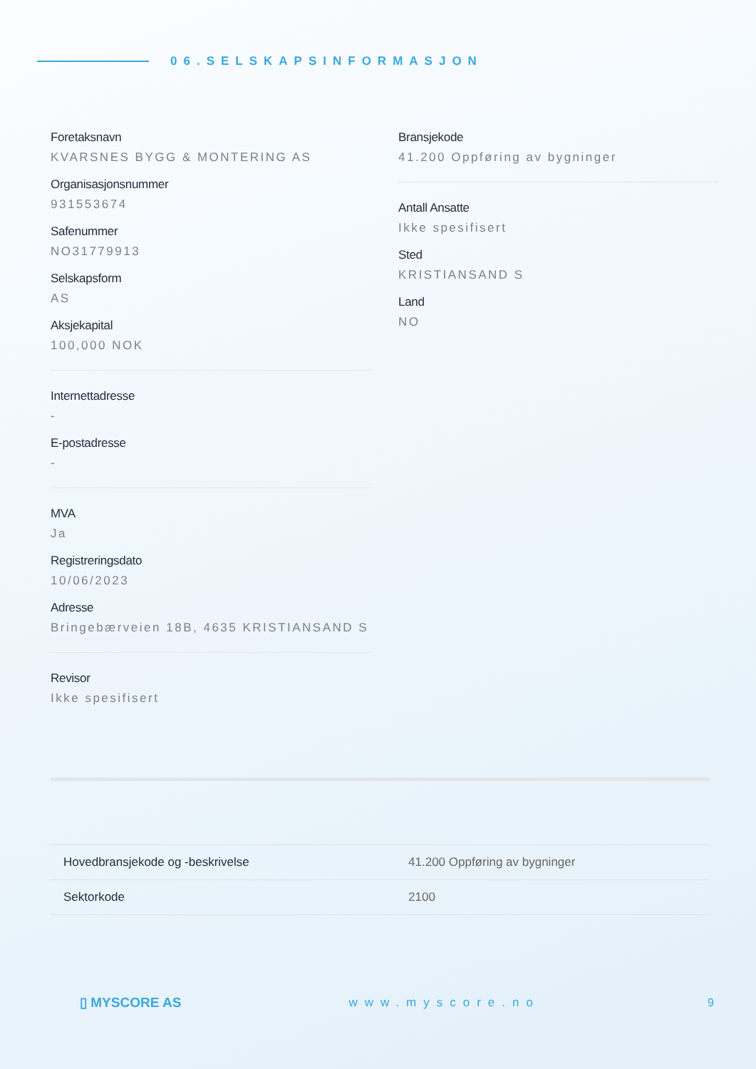06.SELSKAPSINFORMASJON
Foretaksnavn
KVARSNES BYGG & MONTERING AS
Organisasjonsnummer
931553674
Safenummer
NO31779913
Selskapsform
AS
Aksjekapital
100,000 NOK
Internettadresse
-
E-postadresse
-
MVA
Ja
Registreringsdato
10/06/2023
Adresse
Bringebærveien 18B, 4635 KRISTIANSAND S
Revisor
Ikke spesifisert
Bransjekode
41.200 Oppføring av bygninger
Antall Ansatte
Ikke spesifisert
Sted
KRISTIANSAND S
Land
NO
| Hovedbransjekode og -beskrivelse | 41.200 Oppføring av bygninger |
| Sektorkode | 2100 |
▯ MYSCORE AS www.myscore.no 9